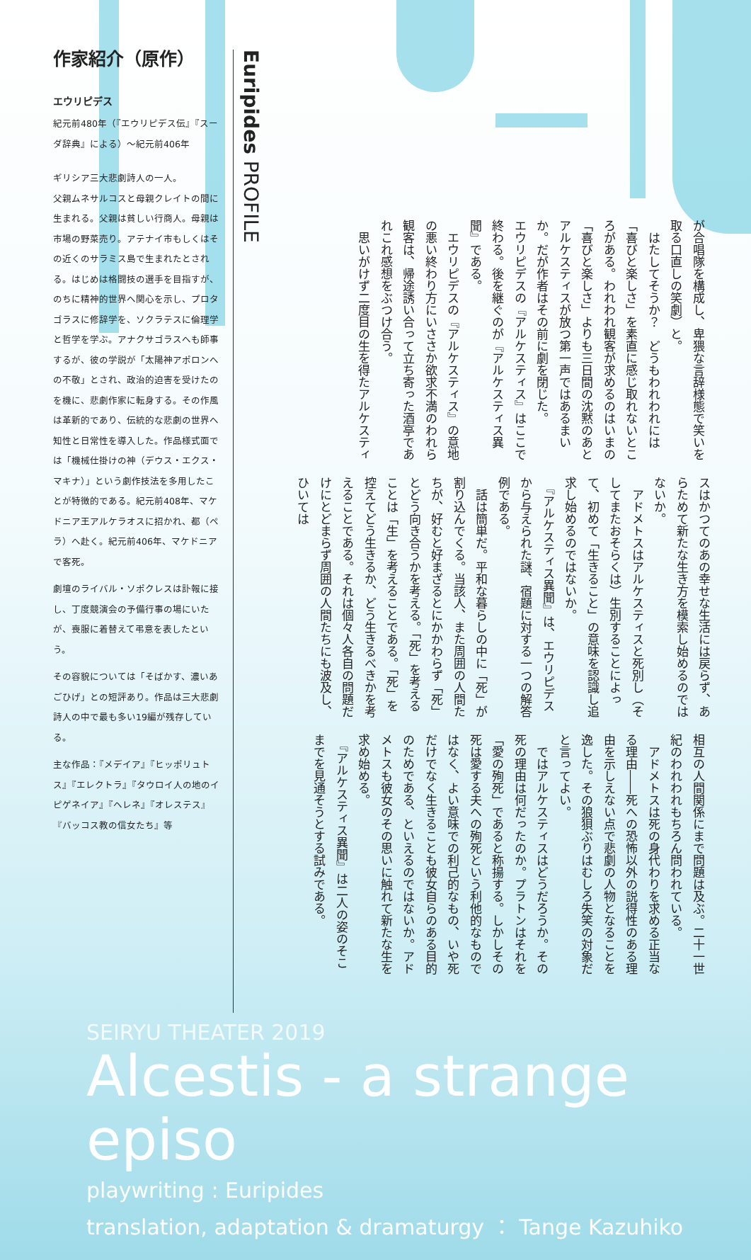作家紹介（原作）
エウリピデス
紀元前480年（『エウリピデス伝』『スーダ辞典』による）〜紀元前406年
ギリシア三大悲劇詩人の一人。
父親ムネサルコスと母親クレイトの間に生まれる。父親は貧しい行商人。母親は市場の野菜売り。アテナイ市もしくはその近くのサラミス島で生まれたとされる。はじめは格闘技の選手を目指すが、のちに精神的世界へ関心を示し、プロタゴラスに修辞学を、ソクラテスに倫理学と哲学を学ぶ。アナクサゴラスへも師事するが、彼の学説が「太陽神アポロンへの不敬」とされ、政治的迫害を受けたのを機に、悲劇作家に転身する。その作風は革新的であり、伝統的な悲劇の世界へ知性と日常性を導入した。作品様式面では「機械仕掛けの神（デウス・エクス・マキナ）」という劇作技法を多用したことが特徴的である。紀元前408年、マケドニア王アルケラオスに招かれ、都（ペラ）へ赴く。紀元前406年、マケドニアで客死。
劇壇のライバル・ソポクレスは訃報に接し、丁度競演会の予備行事の場にいたが、喪服に着替えて弔意を表したという。
その容貌については「そばかす、濃いあごひげ」との短評あり。作品は三大悲劇詩人の中で最も多い19編が残存している。
主な作品：『メデイア』『ヒッポリュトス』『エレクトラ』『タウロイ人の地のイピゲネイア』『ヘレネ』『オレステス』『バッコス教の信女たち』等
Euripides PROFILE
が合唱隊を構成し、卑猥な言辞様態で笑いを取る口直しの笑劇）と。
　はたしてそうか？　どうもわれわれには「喜びと楽しさ」を素直に感じ取れないところがある。われわれ観客が求めるのはいまの「喜びと楽しさ」よりも三日間の沈黙のあとアルケスティスが放つ第一声ではあるまいか。だが作者はその前に劇を閉じた。
エウリピデスの『アルケスティス』はここで終わる。後を継ぐのが『アルケスティス異聞』である。
　エウリピデスの『アルケスティス』の意地の悪い終わり方にいささか欲求不満のわれら観客は、帰途誘い合って立ち寄った酒亭であれこれ感想をぶつけ合う。
　思いがけず二度目の生を得たアルケスティ
スはかつてのあの幸せな生活には戻らず、あらためて新たな生き方を模索し始めるのではないか。
　アドメトスはアルケスティスと死別し（そしてまたおそらくは）生別することによって、初めて「生きること」の意味を認識し追求し始めるのではないか。
　『アルケスティス異聞』は、エウリピデスから与えられた謎、宿題に対する一つの解答例である。
　話は簡単だ。平和な暮らしの中に「死」が割り込んでくる。当該人、また周囲の人間たちが、好むと好まざるとにかかわらず「死」とどう向き合うかを考える。「死」を考えることは「生」を考えることである。「死」を控えてどう生きるか、どう生きるべきかを考えることである。それは個々人各自の問題だけにとどまらず周囲の人間たちにも波及し、ひいては
相互の人間関係にまで問題は及ぶ。二十一世紀のわれわれもちろん問われている。
　アドメトスは死の身代わりを求める正当なる理由――死への恐怖以外の説得性のある理由を示しえない点で悲劇の人物となることを逸した。その狼狽ぶりはむしろ失笑の対象だと言ってよい。
　ではアルケスティスはどうだろうか。その死の理由は何だったのか。プラトンはそれを「愛の殉死」であると称揚する。しかしその死は愛する夫への殉死という利他的なものではなく、よい意味での利己的なもの、いや死だけでなく生きることも彼女自らのある目的のためである、といえるのではないか。アドメトスも彼女のその思いに触れて新たな生を求め始める。
　『アルケスティス異聞』は二人の姿のそこまでを見通そうとする試みである。
SEIRYU THEATER 2019
Alcestis - a strange episo
playwriting : Euripides
translation, adaptation & dramaturgy ： Tange Kazuhiko